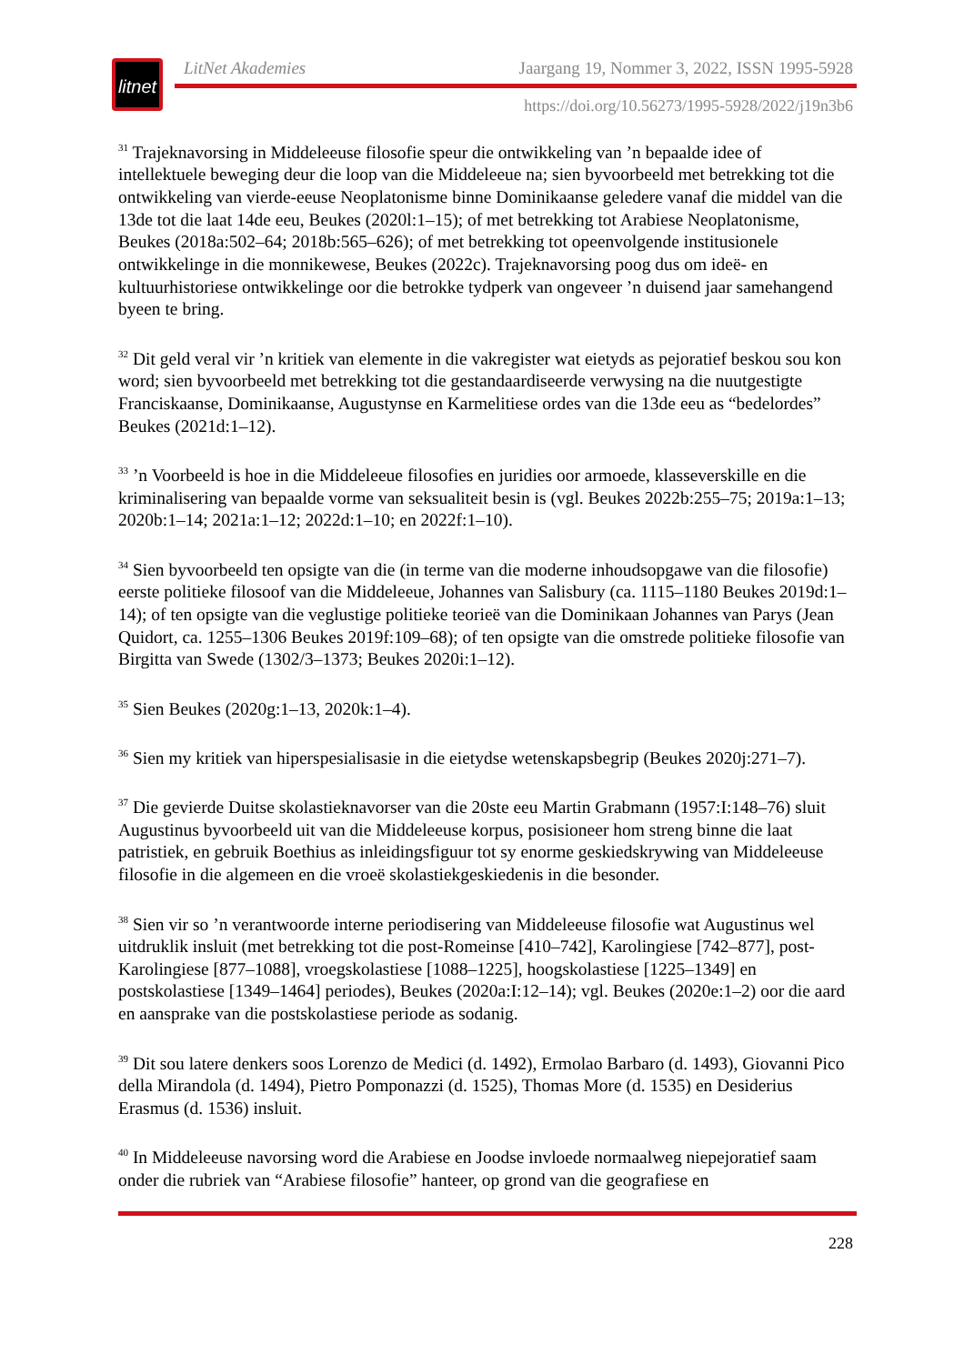litnet
LitNet Akademies Jaargang 19, Nommer 3, 2022, ISSN 1995-5928
https://doi.org/10.56273/1995-5928/2022/j19n3b6
<sup>31</sup> Trajeknavorsing in Middeleeuse filosofie speur die ontwikkeling van ’n bepaalde idee of intellektuele beweging deur die loop van die Middeleeue na; sien byvoorbeeld met betrekking tot die ontwikkeling van vierde-eeuse Neoplatonisme binne Dominikaanse geledere vanaf die middel van die 13de tot die laat 14de eeu, Beukes (2020l:1–15); of met betrekking tot Arabiese Neoplatonisme, Beukes (2018a:502–64; 2018b:565–626); of met betrekking tot opeenvolgende institusionele ontwikkelinge in die monnikewese, Beukes (2022c). Trajeknavorsing poog dus om ideë- en kultuurhistoriese ontwikkelinge oor die betrokke tydperk van ongeveer ’n duisend jaar samehangend byeen te bring.
<sup>32</sup> Dit geld veral vir ’n kritiek van elemente in die vakregister wat eietyds as pejoratief beskou sou kon word; sien byvoorbeeld met betrekking tot die gestandaardiseerde verwysing na die nuutgestigte Franciskaanse, Dominikaanse, Augustynse en Karmelitiese ordes van die 13de eeu as “bedelordes” Beukes (2021d:1–12).
<sup>33</sup> ’n Voorbeeld is hoe in die Middeleeue filosofies en juridies oor armoede, klasseverskille en die kriminalisering van bepaalde vorme van seksualiteit besin is (vgl. Beukes 2022b:255–75; 2019a:1–13; 2020b:1–14; 2021a:1–12; 2022d:1–10; en 2022f:1–10).
<sup>34</sup> Sien byvoorbeeld ten opsigte van die (in terme van die moderne inhoudsopgawe van die filosofie) eerste politieke filosoof van die Middeleeue, Johannes van Salisbury (ca. 1115–1180 Beukes 2019d:1–14); of ten opsigte van die veglustige politieke teorieë van die Dominikaan Johannes van Parys (Jean Quidort, ca. 1255–1306 Beukes 2019f:109–68); of ten opsigte van die omstrede politieke filosofie van Birgitta van Swede (1302/3–1373; Beukes 2020i:1–12).
<sup>35</sup> Sien Beukes (2020g:1–13, 2020k:1–4).
<sup>36</sup> Sien my kritiek van hiperspesialisasie in die eietydse wetenskapsbegrip (Beukes 2020j:271–7).
<sup>37</sup> Die gevierde Duitse skolastieknavorser van die 20ste eeu Martin Grabmann (1957:I:148–76) sluit Augustinus byvoorbeeld uit van die Middeleeuse korpus, posisioneer hom streng binne die laat patristiek, en gebruik Boethius as inleidingsfiguur tot sy enorme geskiedskrywing van Middeleeuse filosofie in die algemeen en die vroeë skolastiekgeskiedenis in die besonder.
<sup>38</sup> Sien vir so ’n verantwoorde interne periodisering van Middeleeuse filosofie wat Augustinus wel uitdruklik insluit (met betrekking tot die post-Romeinse [410–742], Karolingiese [742–877], post-Karolingiese [877–1088], vroegskolastiese [1088–1225], hoogskolastiese [1225–1349] en postskolastiese [1349–1464] periodes), Beukes (2020a:I:12–14); vgl. Beukes (2020e:1–2) oor die aard en aansprake van die postskolastiese periode as sodanig.
<sup>39</sup> Dit sou latere denkers soos Lorenzo de Medici (d. 1492), Ermolao Barbaro (d. 1493), Giovanni Pico della Mirandola (d. 1494), Pietro Pomponazzi (d. 1525), Thomas More (d. 1535) en Desiderius Erasmus (d. 1536) insluit.
<sup>40</sup> In Middeleeuse navorsing word die Arabiese en Joodse invloede normaalweg niepejoratief saam onder die rubriek van “Arabiese filosofie” hanteer, op grond van die geografiese en
228